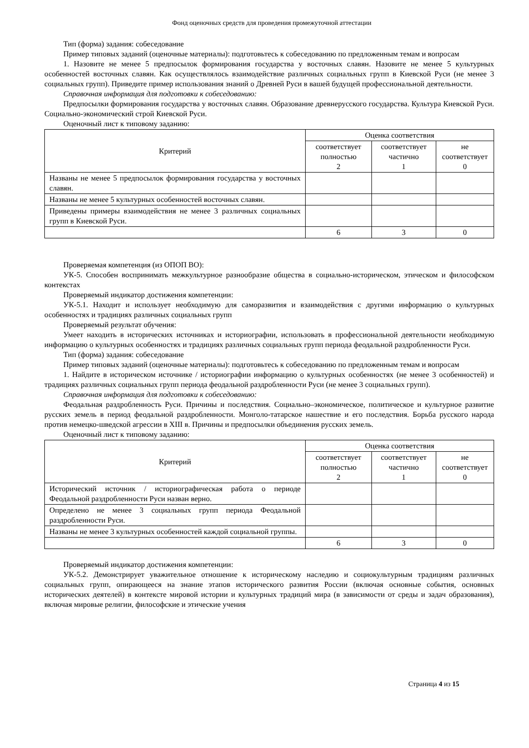Фонд оценочных средств для проведения промежуточной аттестации
Тип (форма) задания: собеседование
Пример типовых заданий (оценочные материалы): подготовьтесь к собеседованию по предложенным темам и вопросам
1. Назовите не менее 5 предпосылок формирования государства у восточных славян. Назовите не менее 5 культурных особенностей восточных славян. Как осуществлялось взаимодействие различных социальных групп в Киевской Руси (не менее 3 социальных групп). Приведите пример использования знаний о Древней Руси в вашей будущей профессиональной деятельности.
Справочная информация для подготовки к собеседованию:
Предпосылки формирования государства у восточных славян. Образование древнерусского государства. Культура Киевской Руси. Социально-экономический строй Киевской Руси.
Оценочный лист к типовому заданию:
| Критерий | Оценка соответствия | | |
| --- | --- | --- | --- |
| | соответствует полностью 2 | соответствует частично 1 | не соответствует 0 |
| Названы не менее 5 предпосылок формирования государства у восточных славян. | | | |
| Названы не менее 5 культурных особенностей восточных славян. | | | |
| Приведены примеры взаимодействия не менее 3 различных социальных групп в Киевской Руси. | | | |
| | 6 | 3 | 0 |
Проверяемая компетенция (из ОПОП ВО):
УК-5. Способен воспринимать межкультурное разнообразие общества в социально-историческом, этическом и философском контекстах
Проверяемый индикатор достижения компетенции:
УК-5.1. Находит и использует необходимую для саморазвития и взаимодействия с другими информацию о культурных особенностях и традициях различных социальных групп
Проверяемый результат обучения:
Умеет находить в исторических источниках и историографии, использовать в профессиональной деятельности необходимую информацию о культурных особенностях и традициях различных социальных групп периода феодальной раздробленности Руси.
Тип (форма) задания: собеседование
Пример типовых заданий (оценочные материалы): подготовьтесь к собеседованию по предложенным темам и вопросам
1. Найдите в историческом источнике / историографии информацию о культурных особенностях (не менее 3 особенностей) и традициях различных социальных групп периода феодальной раздробленности Руси (не менее 3 социальных групп).
Справочная информация для подготовки к собеседованию:
Феодальная раздробленность Руси. Причины и последствия. Социально–экономическое, политическое и культурное развитие русских земель в период феодальной раздробленности. Монголо-татарское нашествие и его последствия. Борьба русского народа против немецко-шведской агрессии в XIII в. Причины и предпосылки объединения русских земель.
Оценочный лист к типовому заданию:
| Критерий | Оценка соответствия | | |
| --- | --- | --- | --- |
| | соответствует полностью 2 | соответствует частично 1 | не соответствует 0 |
| Исторический источник / историографическая работа о периоде Феодальной раздробленности Руси назван верно. | | | |
| Определено не менее 3 социальных групп периода Феодальной раздробленности Руси. | | | |
| Названы не менее 3 культурных особенностей каждой социальной группы. | | | |
| | 6 | 3 | 0 |
Проверяемый индикатор достижения компетенции:
УК-5.2. Демонстрирует уважительное отношение к историческому наследию и социокультурным традициям различных социальных групп, опирающееся на знание этапов исторического развития России (включая основные события, основных исторических деятелей) в контексте мировой истории и культурных традиций мира (в зависимости от среды и задач образования), включая мировые религии, философские и этические учения
Страница 4 из 15